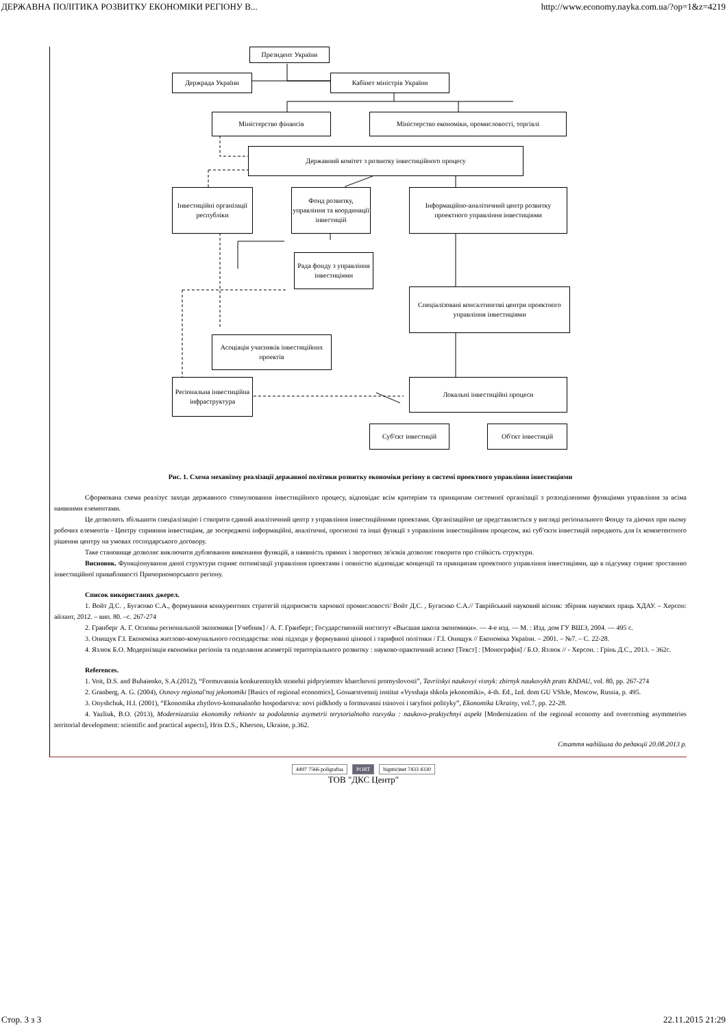ДЕРЖАВНА ПОЛІТИКА РОЗВИТКУ ЕКОНОМІКИ РЕГІОНУ В... http://www.economy.nayka.com.ua/?op=1&z=4219
Президент України
Держрада України Кабінет міністрів України
Міністерство фінансів Міністерство економіки, промисловості, торгівлі
Державний комітет з розвитку інвестиційного процесу
Інвестиційні організації республіки
Фонд розвитку, управління та координації інвестицій
Інформаційно-аналітичний центр розвитку проектного управління інвестиціями
Рада фонду з управління інвестиціями
Спеціалізовані консалтингові центри проектного управління інвестиціями
Асоціація учасників інвестиційних проектів
Регіональна інвестиційна інфраструктура
Локальні інвестиційні процеси
Суб'єкт інвестицій Об'єкт інвестицій
Рис. 1. Схема механізму реалізації державної політики розвитку економіки регіону в системі проектного управління інвестиціями
Сформована схема реалізує заходи державного стимулювання інвестиційного процесу, відповідає всім критеріям та принципам системної організації з розподіленими функціями управління за всіма наявними елементами.
Це дозволить збільшити спеціалізацію і створити єдиний аналітичний центр з управління інвестиційними проектами. Організаційно це представляється у вигляді регіонального Фонду та діючих при ньому робочих елементів - Центру сприяння інвестиціям, де зосереджені інформаційні, аналітичні, прогнозні та інші функції з управління інвестиційним процесом, які суб'єкти інвестицій передають для їх компетентного рішення центру на умовах господарського договору.
Таке становище дозволяє виключити дублювання виконання функцій, а наявність прямих і зворотних зв'язків дозволяє говорити про стійкість структури.
Висновок. Функціонування даної структури сприяє оптимізації управління проектами і повністю відповідає концепції та принципам проектного управління інвестиціями, що в підсумку сприяє зростанню інвестиційної привабливості Причорноморського регіону.
Список використаних джерел.
1. Войт Д.С. , Бугаєнко С.А., формування конкурентних стратегій підприємств харчової промисловості/ Войт Д.С. , Бугаєнко С.А.// Таврійський науковий вісник: збірник наукових праць ХДАУ. – Херсон: айлант, 2012. – вип. 80. –с. 267-274
2. Гранберг А. Г. Основы региональной экономики [Учебник] / А. Г. Гранберг; Государственній институт «Высшая школа экономики». — 4-е изд. — М. : Изд. дом ГУ ВШЭ, 2004. — 495 с.
3. Онищук Г.І. Економіка житлово-комунального господарства: нові підходи у формуванні цінової і тарифної політики / Г.І. Онищук // Економіка України. – 2001. – №7. – С. 22-28.
4. Язлюк Б.О. Модернізація економіки регіонів та подолання асиметрії територіального розвитку : науково-практичний аспект [Текст] : [Монографія] / Б.О. Язлюк // - Херсон. : Грінь Д.С., 2013. – 362с.
References.
1. Voit, D.S. and Buhaienko, S.A.(2012), “Formuvannia konkurentnykh stratehii pidpryiemstv kharchovoi promyslovosti”, Tavriiskyi naukovyi visnyk: zbirnyk naukovykh prats KhDAU, vol. 80, pp. 267-274
2. Granberg, A. G. (2004), Osnovy regional'noj jekonomiki [Basics of regional economics], Gosuarstvennij institut «Vysshaja shkola jekonomiki», 4-th. Ed., Izd. dom GU VShJe, Moscow, Russia, p. 495.
3. Onyshchuk, H.I. (2001), “Ekonomika zhytlovo-komunalnoho hospodarstva: novi pidkhody u formuvanni tsinovoi i taryfnoi polityky”, Ekonomika Ukrainy, vol.7, pp. 22-28.
4. Yazliuk, B.O. (2013), Modernizatsiia ekonomiky rehioniv ta podolannia asymetrii terytorialnoho rozvytku : naukovo-praktychnyi aspekt [Modernization of the regional economy and overcoming asymmetries territorial development: scientific and practical aspects], Hrin D.S., Kherson, Ukraine, p.362.
Стаття надійшла до редакції 20.08.2013 р.
4497 7566 poligrafua PORT bigmir)net 7433 4330
ТОВ "ДКС Центр"
Стор. 3 з 3 22.11.2015 21:29